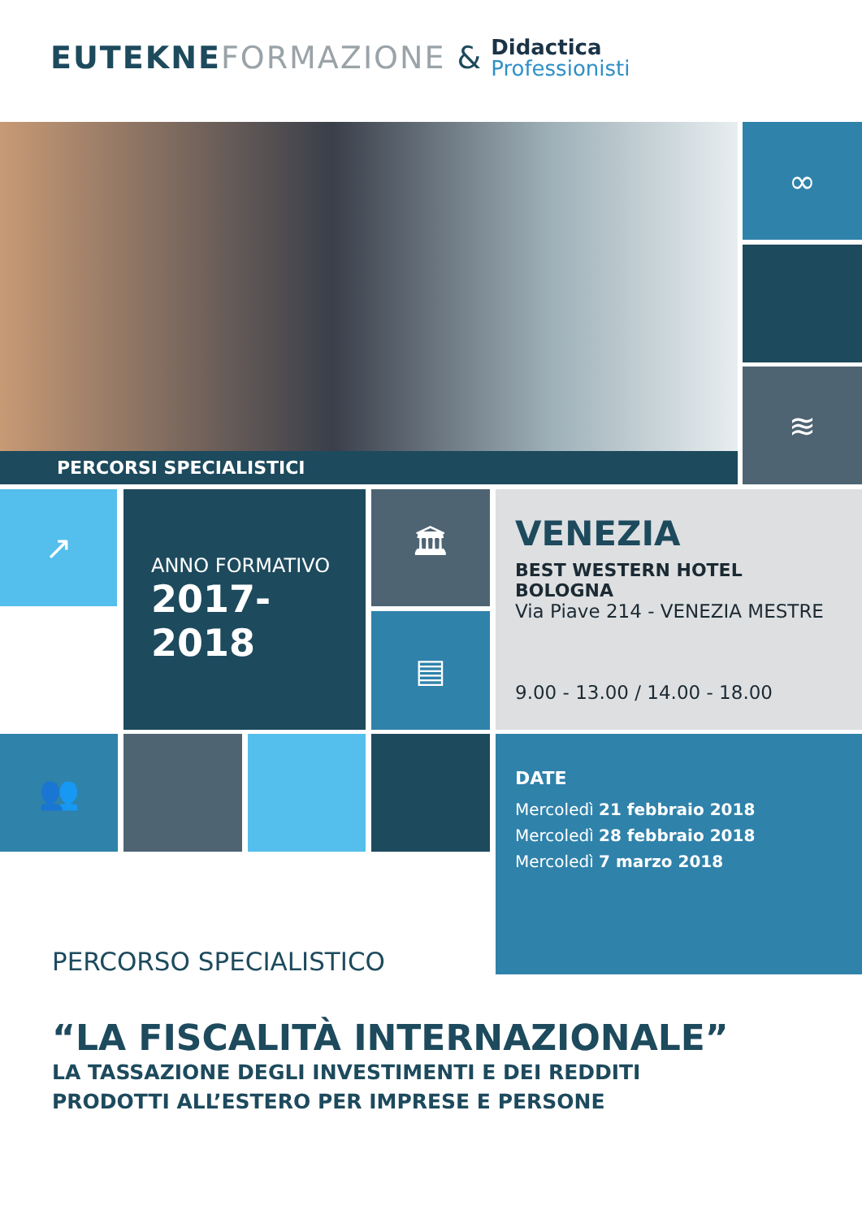EUTEKNE FORMAZIONE &
Didactica
Professionisti
PERCORSI SPECIALISTICI
∞
≋
↗
ANNO FORMATIVO
2017-2018
🏛
▤
VENEZIA
BEST WESTERN HOTEL BOLOGNA
Via Piave 214 - VENEZIA MESTRE
9.00 - 13.00 / 14.00 - 18.00
👥
DATE
Mercoledì 21 febbraio 2018
Mercoledì 28 febbraio 2018
Mercoledì 7 marzo 2018
PERCORSO SPECIALISTICO
“LA FISCALITÀ INTERNAZIONALE”
LA TASSAZIONE DEGLI INVESTIMENTI E DEI REDDITI
PRODOTTI ALL’ESTERO PER IMPRESE E PERSONE